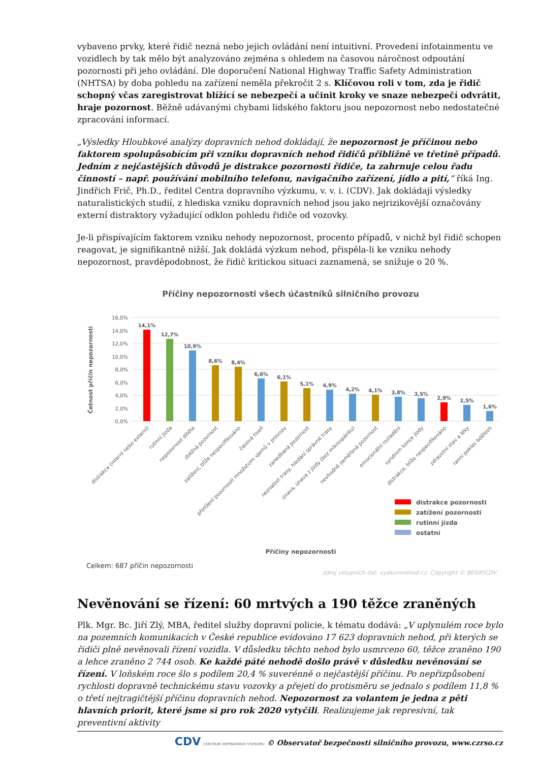vybaveno prvky, které řidič nezná nebo jejich ovládání není intuitivní. Provedení infotainmentu ve vozidlech by tak mělo být analyzováno zejména s ohledem na časovou náročnost odpoutání pozornosti při jeho ovládání. Dle doporučení National Highway Traffic Safety Administration (NHTSA) by doba pohledu na zařízení neměla překročit 2 s. Klíčovou roli v tom, zda je řidič schopný včas zaregistrovat blížící se nebezpečí a učinit kroky ve snaze nebezpečí odvrátit, hraje pozornost. Běžně udávanými chybami lidského faktoru jsou nepozornost nebo nedostatečné zpracování informací.
„Výsledky Hloubkové analýzy dopravních nehod dokládají, že nepozornost je příčinou nebo faktorem spolupůsobícím při vzniku dopravních nehod řidičů přibližně ve třetině případů. Jedním z nejčastějších důvodů je distrakce pozornosti řidiče, ta zahrnuje celou řadu činností – např. používání mobilního telefonu, navigačního zařízení, jídlo a pití,“ říká Ing. Jindřich Frič, Ph.D., ředitel Centra dopravního výzkumu, v. v. i. (CDV). Jak dokládají výsledky naturalistických studií, z hlediska vzniku dopravních nehod jsou jako nejrizikovější označovány externí distraktory vyžadující odklon pohledu řidiče od vozovky.
Je-li přispívajícím faktorem vzniku nehody nepozornost, procento případů, v nichž byl řidič schopen reagovat, je signifikantně nižší. Jak dokládá výzkum nehod, přispěla-li ke vzniku nehody nepozornost, pravděpodobnost, že řidič kritickou situaci zaznamená, se snižuje o 20 %.
Příčiny nepozornosti všech účastníků silničního provozu
0,0%
2,0%
4,0%
6,0%
8,0%
10,0%
12,0%
14,0%
16,0%
Četnost příčin nepozornosti
14,1%
12,7%
10,9%
8,6%
8,4%
6,6%
6,1%
5,1%
4,9%
4,2%
4,1%
3,8%
3,5%
2,9%
2,5%
1,6%
distrakce (interní nebo externí)
rutinní jízda
nepozornost dítěte
zběžná pozornost
zatížení, blíže nespecifikováno
časová tíseň
přetížení pozornosti množstvím vjemů v provozu
zanedbaná pozornost
neznalost trasy, hledání správné trasy
únava, únava z jízdy (bez mikrospánku)
nevhodně zaměřená pozornost
emocionální rozladění
syndrom konce jízdy
distrakce, blíže nespecifikováno
zdravotní stav a léky
ranní pokles bdělosti
distrakce pozornosti
zatížení pozornosti
rutinní jízda
ostatní
Příčiny nepozornosti
Celkem: 687 příčin nepozornosti
zdroj vstupních dat: vyzkumnehod.cz; Copyright © BESIP/CDV
Nevěnování se řízení: 60 mrtvých a 190 těžce zraněných
Plk. Mgr. Bc. Jiří Zlý, MBA, ředitel služby dopravní policie, k tématu dodává: „V uplynulém roce bylo na pozemních komunikacích v České republice evidováno 17 623 dopravních nehod, při kterých se řidiči plně nevěnovali řízení vozidla. V důsledku těchto nehod bylo usmrceno 60, těžce zraněno 190 a lehce zraněno 2 744 osob. Ke každé páté nehodě došlo právě v důsledku nevěnování se řízení. V loňském roce šlo s podílem 20,4 % suverénně o nejčastější příčinu. Po nepřizpůsobení rychlosti dopravně technickému stavu vozovky a přejetí do protisměru se jednalo s podílem 11,8 % o třetí nejtragičtější příčinu dopravních nehod. Nepozornost za volantem je jedna z pěti hlavních priorit, které jsme si pro rok 2020 vytyčili. Realizujeme jak represivní, tak preventivní aktivity
CDV CENTRUM DOPRAVNÍHO VÝZKUMU © Observatoř bezpečnosti silničního provozu, www.czrso.cz